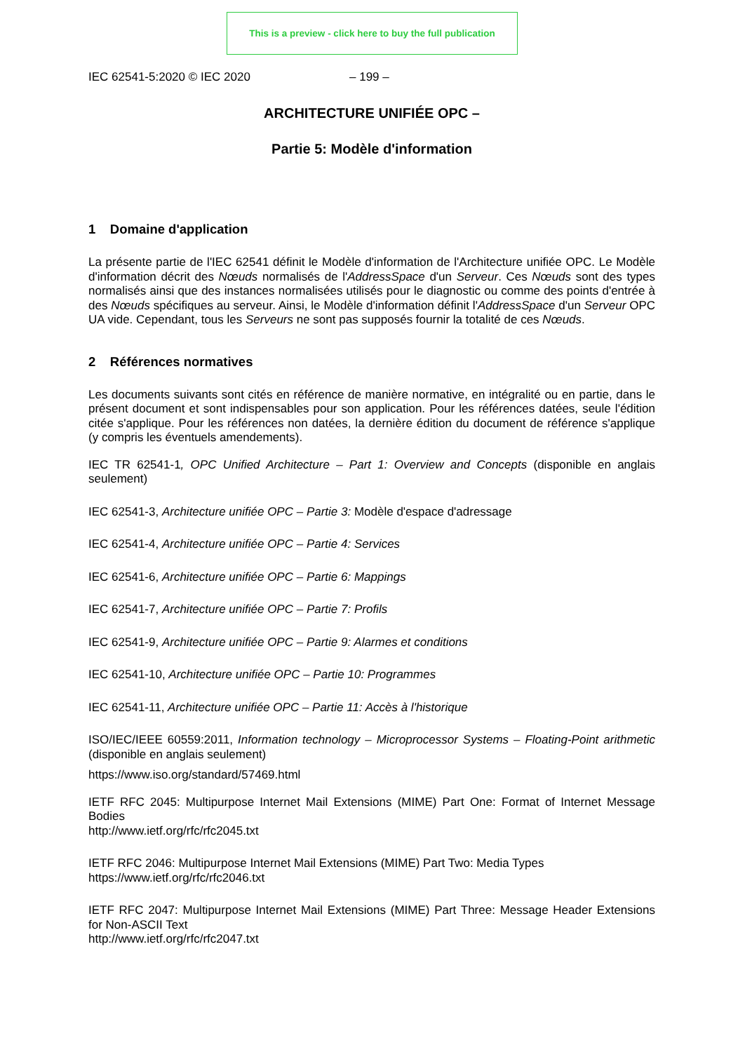This is a preview - click here to buy the full publication
IEC 62541-5:2020 © IEC 2020 – 199 –
ARCHITECTURE UNIFIÉE OPC –
Partie 5: Modèle d'information
1 Domaine d'application
La présente partie de l'IEC 62541 définit le Modèle d'information de l'Architecture unifiée OPC. Le Modèle d'information décrit des Nœuds normalisés de l'AddressSpace d'un Serveur. Ces Nœuds sont des types normalisés ainsi que des instances normalisées utilisés pour le diagnostic ou comme des points d'entrée à des Nœuds spécifiques au serveur. Ainsi, le Modèle d'information définit l'AddressSpace d'un Serveur OPC UA vide. Cependant, tous les Serveurs ne sont pas supposés fournir la totalité de ces Nœuds.
2 Références normatives
Les documents suivants sont cités en référence de manière normative, en intégralité ou en partie, dans le présent document et sont indispensables pour son application. Pour les références datées, seule l'édition citée s'applique. Pour les références non datées, la dernière édition du document de référence s'applique (y compris les éventuels amendements).
IEC TR 62541-1, OPC Unified Architecture – Part 1: Overview and Concepts (disponible en anglais seulement)
IEC 62541-3, Architecture unifiée OPC – Partie 3: Modèle d'espace d'adressage
IEC 62541-4, Architecture unifiée OPC – Partie 4: Services
IEC 62541-6, Architecture unifiée OPC – Partie 6: Mappings
IEC 62541-7, Architecture unifiée OPC – Partie 7: Profils
IEC 62541-9, Architecture unifiée OPC – Partie 9: Alarmes et conditions
IEC 62541-10, Architecture unifiée OPC – Partie 10: Programmes
IEC 62541-11, Architecture unifiée OPC – Partie 11: Accès à l'historique
ISO/IEC/IEEE 60559:2011, Information technology – Microprocessor Systems – Floating-Point arithmetic (disponible en anglais seulement)
https://www.iso.org/standard/57469.html
IETF RFC 2045: Multipurpose Internet Mail Extensions (MIME) Part One: Format of Internet Message Bodies
http://www.ietf.org/rfc/rfc2045.txt
IETF RFC 2046: Multipurpose Internet Mail Extensions (MIME) Part Two: Media Types
https://www.ietf.org/rfc/rfc2046.txt
IETF RFC 2047: Multipurpose Internet Mail Extensions (MIME) Part Three: Message Header Extensions for Non-ASCII Text
http://www.ietf.org/rfc/rfc2047.txt